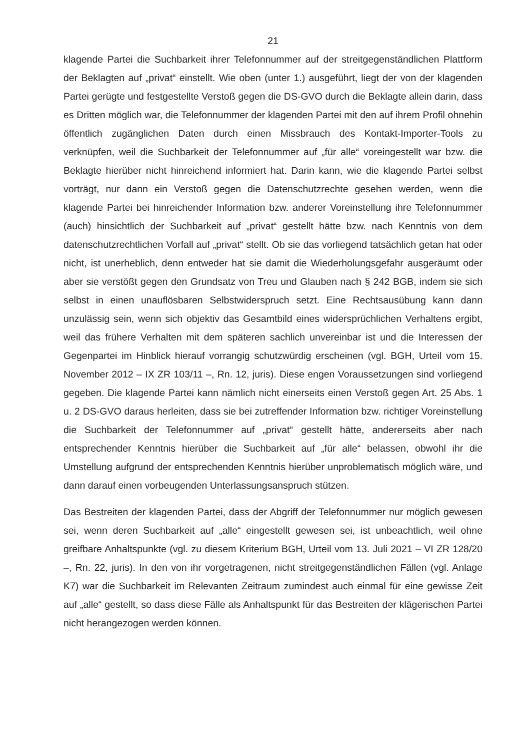21
klagende Partei die Suchbarkeit ihrer Telefonnummer auf der streitgegenständlichen Plattform der Beklagten auf „privat“ einstellt. Wie oben (unter 1.) ausgeführt, liegt der von der klagenden Partei gerügte und festgestellte Verstoß gegen die DS-GVO durch die Beklagte allein darin, dass es Dritten möglich war, die Telefonnummer der klagenden Partei mit den auf ihrem Profil ohnehin öffentlich zugänglichen Daten durch einen Missbrauch des Kontakt-Importer-Tools zu verknüpfen, weil die Suchbarkeit der Telefonnummer auf „für alle“ voreingestellt war bzw. die Beklagte hierüber nicht hinreichend informiert hat. Darin kann, wie die klagende Partei selbst vorträgt, nur dann ein Verstoß gegen die Datenschutzrechte gesehen werden, wenn die klagende Partei bei hinreichender Information bzw. anderer Voreinstellung ihre Telefonnummer (auch) hinsichtlich der Suchbarkeit auf „privat“ gestellt hätte bzw. nach Kenntnis von dem datenschutzrechtlichen Vorfall auf „privat“ stellt. Ob sie das vorliegend tatsächlich getan hat oder nicht, ist unerheblich, denn entweder hat sie damit die Wiederholungsgefahr ausgeräumt oder aber sie verstößt gegen den Grundsatz von Treu und Glauben nach § 242 BGB, indem sie sich selbst in einen unauflösbaren Selbstwiderspruch setzt. Eine Rechtsausübung kann dann unzulässig sein, wenn sich objektiv das Gesamtbild eines widersprüchlichen Verhaltens ergibt, weil das frühere Verhalten mit dem späteren sachlich unvereinbar ist und die Interessen der Gegenpartei im Hinblick hierauf vorrangig schutzwürdig erscheinen (vgl. BGH, Urteil vom 15. November 2012 – IX ZR 103/11 –, Rn. 12, juris). Diese engen Voraussetzungen sind vorliegend gegeben. Die klagende Partei kann nämlich nicht einerseits einen Verstoß gegen Art. 25 Abs. 1 u. 2 DS-GVO daraus herleiten, dass sie bei zutreffender Information bzw. richtiger Voreinstellung die Suchbarkeit der Telefonnummer auf „privat“ gestellt hätte, andererseits aber nach entsprechender Kenntnis hierüber die Suchbarkeit auf „für alle“ belassen, obwohl ihr die Umstellung aufgrund der entsprechenden Kenntnis hierüber unproblematisch möglich wäre, und dann darauf einen vorbeugenden Unterlassungsanspruch stützen.
Das Bestreiten der klagenden Partei, dass der Abgriff der Telefonnummer nur möglich gewesen sei, wenn deren Suchbarkeit auf „alle“ eingestellt gewesen sei, ist unbeachtlich, weil ohne greifbare Anhaltspunkte (vgl. zu diesem Kriterium BGH, Urteil vom 13. Juli 2021 – VI ZR 128/20 –, Rn. 22, juris). In den von ihr vorgetragenen, nicht streitgegenständlichen Fällen (vgl. Anlage K7) war die Suchbarkeit im Relevanten Zeitraum zumindest auch einmal für eine gewisse Zeit auf „alle“ gestellt, so dass diese Fälle als Anhaltspunkt für das Bestreiten der klägerischen Partei nicht herangezogen werden können.